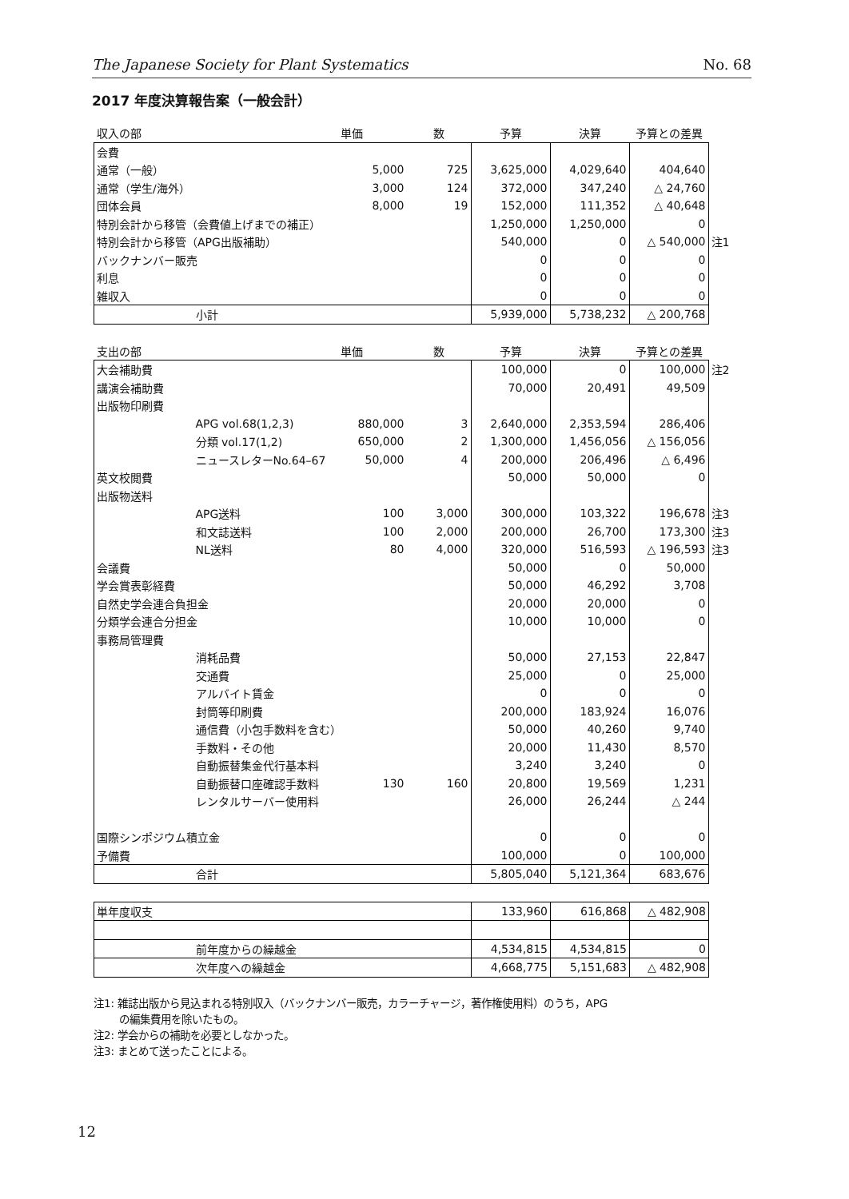The Japanese Society for Plant Systematics No. 68
2017 年度決算報告案（一般会計）
| 収入の部 | | 単価 | 数 | 予算 | 決算 | 予算との差異 | |
| --- | --- | --- | --- | --- | --- | --- | --- |
| 会費 | | | | | | | |
| 通常（一般） | | 5,000 | 725 | 3,625,000 | 4,029,640 | 404,640 | |
| 通常（学生/海外） | | 3,000 | 124 | 372,000 | 347,240 | △ 24,760 | |
| 団体会員 | | 8,000 | 19 | 152,000 | 111,352 | △ 40,648 | |
| 特別会計から移管（会費値上げまでの補正） | | | | 1,250,000 | 1,250,000 | 0 | |
| 特別会計から移管（APG出版補助） | | | | 540,000 | 0 | △ 540,000 | 注1 |
| バックナンバー販売 | | | | 0 | 0 | 0 | |
| 利息 | | | | 0 | 0 | 0 | |
| 雑収入 | | | | 0 | 0 | 0 | |
| | 小計 | | | 5,939,000 | 5,738,232 | △ 200,768 | |
| 支出の部 | | 単価 | 数 | 予算 | 決算 | 予算との差異 | |
| --- | --- | --- | --- | --- | --- | --- | --- |
| 大会補助費 | | | | 100,000 | 0 | 100,000 | 注2 |
| 講演会補助費 | | | | 70,000 | 20,491 | 49,509 | |
| 出版物印刷費 | | | | | | | |
| | APG vol.68(1,2,3) | 880,000 | 3 | 2,640,000 | 2,353,594 | 286,406 | |
| | 分類 vol.17(1,2) | 650,000 | 2 | 1,300,000 | 1,456,056 | △ 156,056 | |
| | ニュースレターNo.64–67 | 50,000 | 4 | 200,000 | 206,496 | △ 6,496 | |
| 英文校閲費 | | | | 50,000 | 50,000 | 0 | |
| 出版物送料 | | | | | | | |
| | APG送料 | 100 | 3,000 | 300,000 | 103,322 | 196,678 | 注3 |
| | 和文誌送料 | 100 | 2,000 | 200,000 | 26,700 | 173,300 | 注3 |
| | NL送料 | 80 | 4,000 | 320,000 | 516,593 | △ 196,593 | 注3 |
| 会議費 | | | | 50,000 | 0 | 50,000 | |
| 学会賞表彰経費 | | | | 50,000 | 46,292 | 3,708 | |
| 自然史学会連合負担金 | | | | 20,000 | 20,000 | 0 | |
| 分類学会連合分担金 | | | | 10,000 | 10,000 | 0 | |
| 事務局管理費 | | | | | | | |
| | 消耗品費 | | | 50,000 | 27,153 | 22,847 | |
| | 交通費 | | | 25,000 | 0 | 25,000 | |
| | アルバイト賃金 | | | 0 | 0 | 0 | |
| | 封筒等印刷費 | | | 200,000 | 183,924 | 16,076 | |
| | 通信費（小包手数料を含む） | | | 50,000 | 40,260 | 9,740 | |
| | 手数料・その他 | | | 20,000 | 11,430 | 8,570 | |
| | 自動振替集金代行基本料 | | | 3,240 | 3,240 | 0 | |
| | 自動振替口座確認手数料 | 130 | 160 | 20,800 | 19,569 | 1,231 | |
| | レンタルサーバー使用料 | | | 26,000 | 26,244 | △ 244 | |
| 国際シンポジウム積立金 | | | | 0 | 0 | 0 | |
| 予備費 | | | | 100,000 | 0 | 100,000 | |
| | 合計 | | | 5,805,040 | 5,121,364 | 683,676 | |
| 単年度収支 | | | | 133,960 | 616,868 | △ 482,908 | |
| | 前年度からの繰越金 | | | 4,534,815 | 4,534,815 | 0 | |
| | 次年度への繰越金 | | | 4,668,775 | 5,151,683 | △ 482,908 | |
注1: 雑誌出版から見込まれる特別収入（バックナンバー販売，カラーチャージ，著作権使用料）のうち，APG
の編集費用を除いたもの。
注2: 学会からの補助を必要としなかった。
注3: まとめて送ったことによる。
12